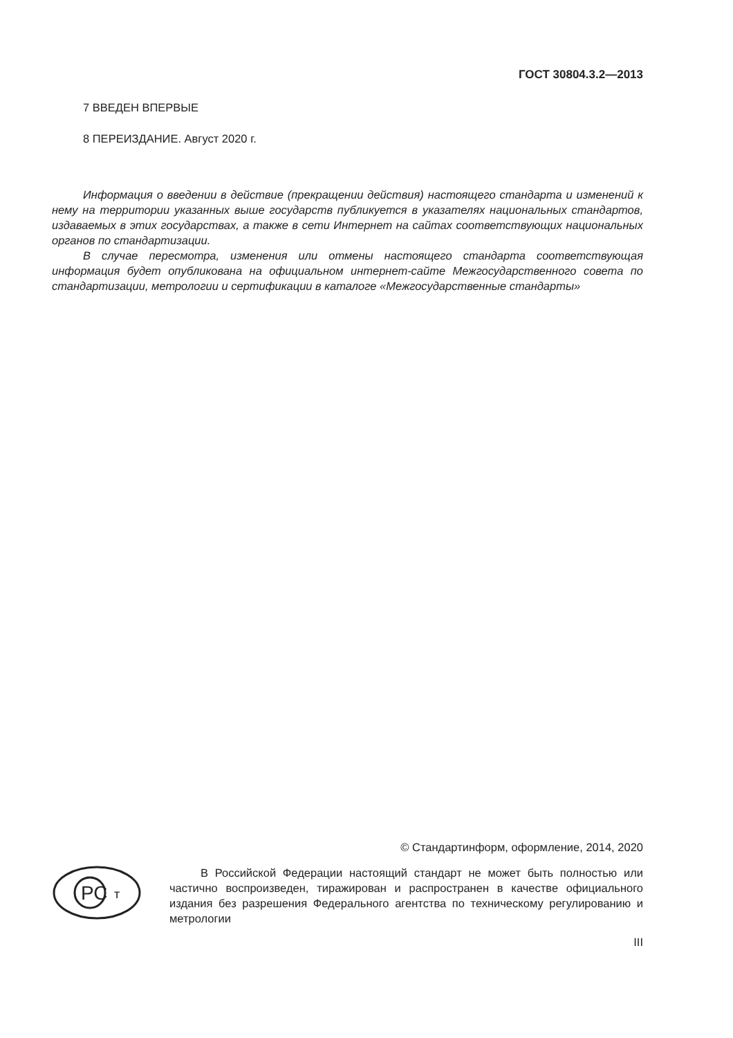ГОСТ 30804.3.2—2013
7 ВВЕДЕН ВПЕРВЫЕ
8 ПЕРЕИЗДАНИЕ. Август 2020 г.
Информация о введении в действие (прекращении действия) настоящего стандарта и изменений к нему на территории указанных выше государств публикуется в указателях национальных стандартов, издаваемых в этих государствах, а также в сети Интернет на сайтах соответствующих национальных органов по стандартизации.
В случае пересмотра, изменения или отмены настоящего стандарта соответствующая информация будет опубликована на официальном интернет-сайте Межгосударственного совета по стандартизации, метрологии и сертификации в каталоге «Межгосударственные стандарты»
© Стандартинформ, оформление, 2014, 2020
РС
т
В Российской Федерации настоящий стандарт не может быть полностью или частично воспроизведен, тиражирован и распространен в качестве официального издания без разрешения Федерального агентства по техническому регулированию и метрологии
III